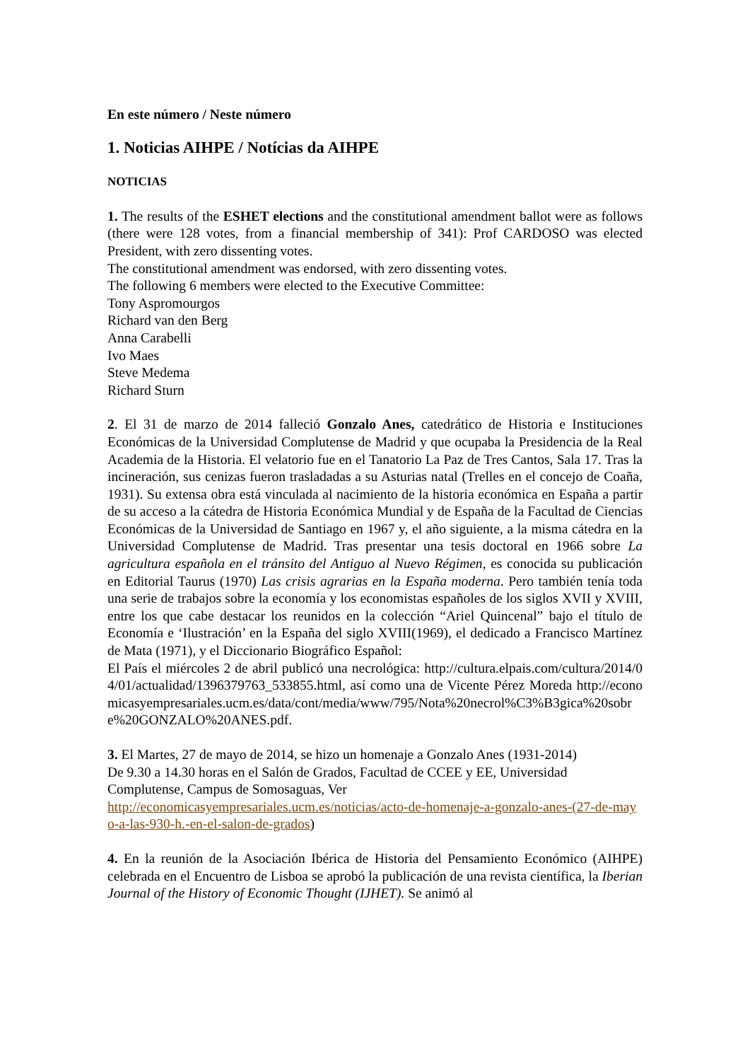En este número / Neste número
1. Noticias AIHPE / Notícias da AIHPE
NOTICIAS
1. The results of the ESHET elections and the constitutional amendment ballot were as follows (there were 128 votes, from a financial membership of 341): Prof CARDOSO was elected President, with zero dissenting votes.
The constitutional amendment was endorsed, with zero dissenting votes.
The following 6 members were elected to the Executive Committee:
Tony Aspromourgos
Richard van den Berg
Anna Carabelli
Ivo Maes
Steve Medema
Richard Sturn
2. El 31 de marzo de 2014 falleció Gonzalo Anes, catedrático de Historia e Instituciones Económicas de la Universidad Complutense de Madrid y que ocupaba la Presidencia de la Real Academia de la Historia. El velatorio fue en el Tanatorio La Paz de Tres Cantos, Sala 17. Tras la incineración, sus cenizas fueron trasladadas a su Asturias natal (Trelles en el concejo de Coaña, 1931). Su extensa obra está vinculada al nacimiento de la historia económica en España a partir de su acceso a la cátedra de Historia Económica Mundial y de España de la Facultad de Ciencias Económicas de la Universidad de Santiago en 1967 y, el año siguiente, a la misma cátedra en la Universidad Complutense de Madrid. Tras presentar una tesis doctoral en 1966 sobre La agricultura española en el tránsito del Antiguo al Nuevo Régimen, es conocida su publicación en Editorial Taurus (1970) Las crisis agrarias en la España moderna. Pero también tenía toda una serie de trabajos sobre la economía y los economistas españoles de los siglos XVII y XVIII, entre los que cabe destacar los reunidos en la colección “Ariel Quincenal” bajo el título de Economía e ‘Ilustración’ en la España del siglo XVIII(1969), el dedicado a Francisco Martínez de Mata (1971), y el Diccionario Biográfico Español:
El País el miércoles 2 de abril publicó una necrológica: http://cultura.elpais.com/cultura/2014/04/01/actualidad/1396379763_533855.html, así como una de Vicente Pérez Moreda http://economicasyempresariales.ucm.es/data/cont/media/www/795/Nota%20necrol%C3%B3gica%20sobre%20GONZALO%20ANES.pdf.
3. El Martes, 27 de mayo de 2014, se hizo un homenaje a Gonzalo Anes (1931-2014)
De 9.30 a 14.30 horas en el Salón de Grados, Facultad de CCEE y EE, Universidad Complutense, Campus de Somosaguas, Ver
http://economicasyempresariales.ucm.es/noticias/acto-de-homenaje-a-gonzalo-anes-(27-de-mayo-a-las-930-h.-en-el-salon-de-grados)
4. En la reunión de la Asociación Ibérica de Historia del Pensamiento Económico (AIHPE) celebrada en el Encuentro de Lisboa se aprobó la publicación de una revista científica, la Iberian Journal of the History of Economic Thought (IJHET). Se animó al